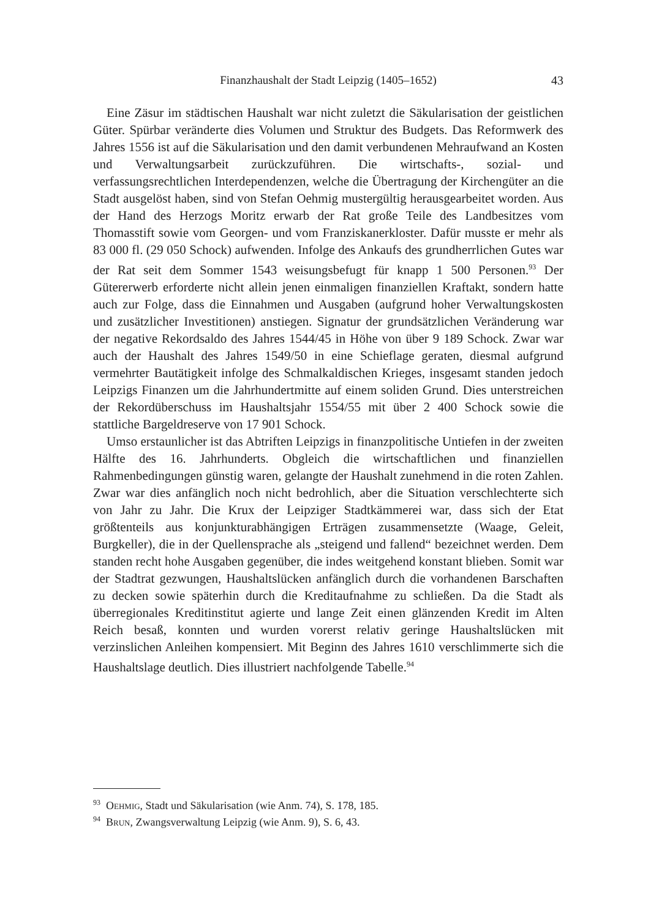Finanzhaushalt der Stadt Leipzig (1405–1652)
43
Eine Zäsur im städtischen Haushalt war nicht zuletzt die Säkularisation der geistlichen Güter. Spürbar veränderte dies Volumen und Struktur des Budgets. Das Reformwerk des Jahres 1556 ist auf die Säkularisation und den damit verbundenen Mehraufwand an Kosten und Verwaltungsarbeit zurückzuführen. Die wirtschafts-, sozial- und verfassungsrechtlichen Interdependenzen, welche die Übertragung der Kirchengüter an die Stadt ausgelöst haben, sind von Stefan Oehmig mustergültig herausgearbeitet worden. Aus der Hand des Herzogs Moritz erwarb der Rat große Teile des Landbesitzes vom Thomasstift sowie vom Georgen- und vom Franziskanerkloster. Dafür musste er mehr als 83 000 fl. (29 050 Schock) aufwenden. Infolge des Ankaufs des grundherrlichen Gutes war der Rat seit dem Sommer 1543 weisungsbefugt für knapp 1 500 Personen.<sup>93</sup> Der Gütererwerb erforderte nicht allein jenen einmaligen finanziellen Kraftakt, sondern hatte auch zur Folge, dass die Einnahmen und Ausgaben (aufgrund hoher Verwaltungskosten und zusätzlicher Investitionen) anstiegen. Signatur der grundsätzlichen Veränderung war der negative Rekordsaldo des Jahres 1544/45 in Höhe von über 9 189 Schock. Zwar war auch der Haushalt des Jahres 1549/50 in eine Schieflage geraten, diesmal aufgrund vermehrter Bautätigkeit infolge des Schmalkaldischen Krieges, insgesamt standen jedoch Leipzigs Finanzen um die Jahrhundertmitte auf einem soliden Grund. Dies unterstreichen der Rekordüberschuss im Haushaltsjahr 1554/55 mit über 2 400 Schock sowie die stattliche Bargeldreserve von 17 901 Schock.
Umso erstaunlicher ist das Abtriften Leipzigs in finanzpolitische Untiefen in der zweiten Hälfte des 16. Jahrhunderts. Obgleich die wirtschaftlichen und finanziellen Rahmenbedingungen günstig waren, gelangte der Haushalt zunehmend in die roten Zahlen. Zwar war dies anfänglich noch nicht bedrohlich, aber die Situation verschlechterte sich von Jahr zu Jahr. Die Krux der Leipziger Stadtkämmerei war, dass sich der Etat größtenteils aus konjunkturabhängigen Erträgen zusammensetzte (Waage, Geleit, Burgkeller), die in der Quellensprache als „steigend und fallend“ bezeichnet werden. Dem standen recht hohe Ausgaben gegenüber, die indes weitgehend konstant blieben. Somit war der Stadtrat gezwungen, Haushaltslücken anfänglich durch die vorhandenen Barschaften zu decken sowie späterhin durch die Kreditaufnahme zu schließen. Da die Stadt als überregionales Kreditinstitut agierte und lange Zeit einen glänzenden Kredit im Alten Reich besaß, konnten und wurden vorerst relativ geringe Haushaltslücken mit verzinslichen Anleihen kompensiert. Mit Beginn des Jahres 1610 verschlimmerte sich die Haushaltslage deutlich. Dies illustriert nachfolgende Tabelle.<sup>94</sup>
<sup>93</sup> Oehmig, Stadt und Säkularisation (wie Anm. 74), S. 178, 185.
<sup>94</sup> Brun, Zwangsverwaltung Leipzig (wie Anm. 9), S. 6, 43.